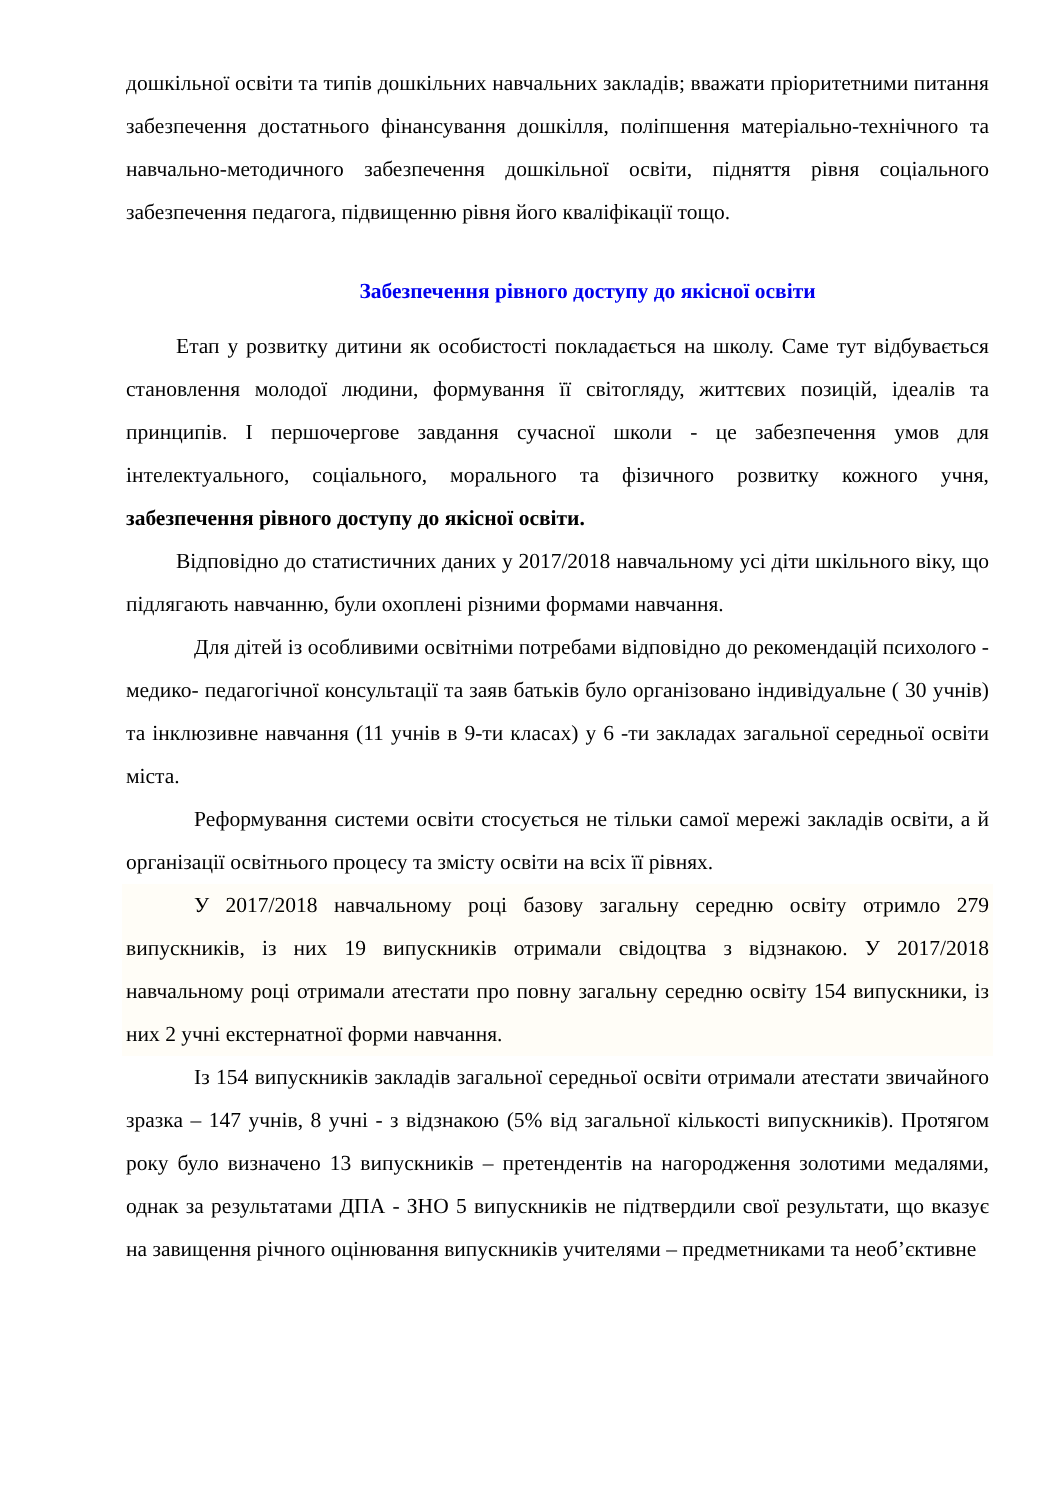дошкільної освіти та типів дошкільних навчальних закладів; вважати пріоритетними питання забезпечення достатнього фінансування дошкілля, поліпшення матеріально-технічного та навчально-методичного забезпечення дошкільної освіти, підняття рівня соціального забезпечення педагога, підвищенню рівня його кваліфікації тощо.
Забезпечення рівного доступу до якісної освіти
Етап у розвитку дитини як особистості покладається на школу. Саме тут відбувається становлення молодої людини, формування її світогляду, життєвих позицій, ідеалів та принципів. І першочергове завдання сучасної школи - це забезпечення умов для інтелектуального, соціального, морального та фізичного розвитку кожного учня, забезпечення рівного доступу до якісної освіти.
Відповідно до статистичних даних у 2017/2018 навчальному усі діти шкільного віку, що підлягають навчанню, були охоплені різними формами навчання.
Для дітей із особливими освітніми потребами відповідно до рекомендацій психолого - медико- педагогічної консультації та заяв батьків було організовано індивідуальне ( 30 учнів) та інклюзивне навчання (11 учнів в 9-ти класах) у 6 -ти закладах загальної середньої освіти міста.
Реформування системи освіти стосується не тільки самої мережі закладів освіти, а й організації освітнього процесу та змісту освіти на всіх її рівнях.
У 2017/2018 навчальному році базову загальну середню освіту отримло 279 випускників, із них 19 випускників отримали свідоцтва з відзнакою. У 2017/2018 навчальному році отримали атестати про повну загальну середню освіту 154 випускники, із них 2 учні екстернатної форми навчання.
Із 154 випускників закладів загальної середньої освіти отримали атестати звичайного зразка – 147 учнів, 8 учні - з відзнакою (5% від загальної кількості випускників). Протягом року було визначено 13 випускників – претендентів на нагородження золотими медалями, однак за результатами ДПА - ЗНО 5 випускників не підтвердили свої результати, що вказує на завищення річного оцінювання випускників учителями – предметниками та необ’єктивне